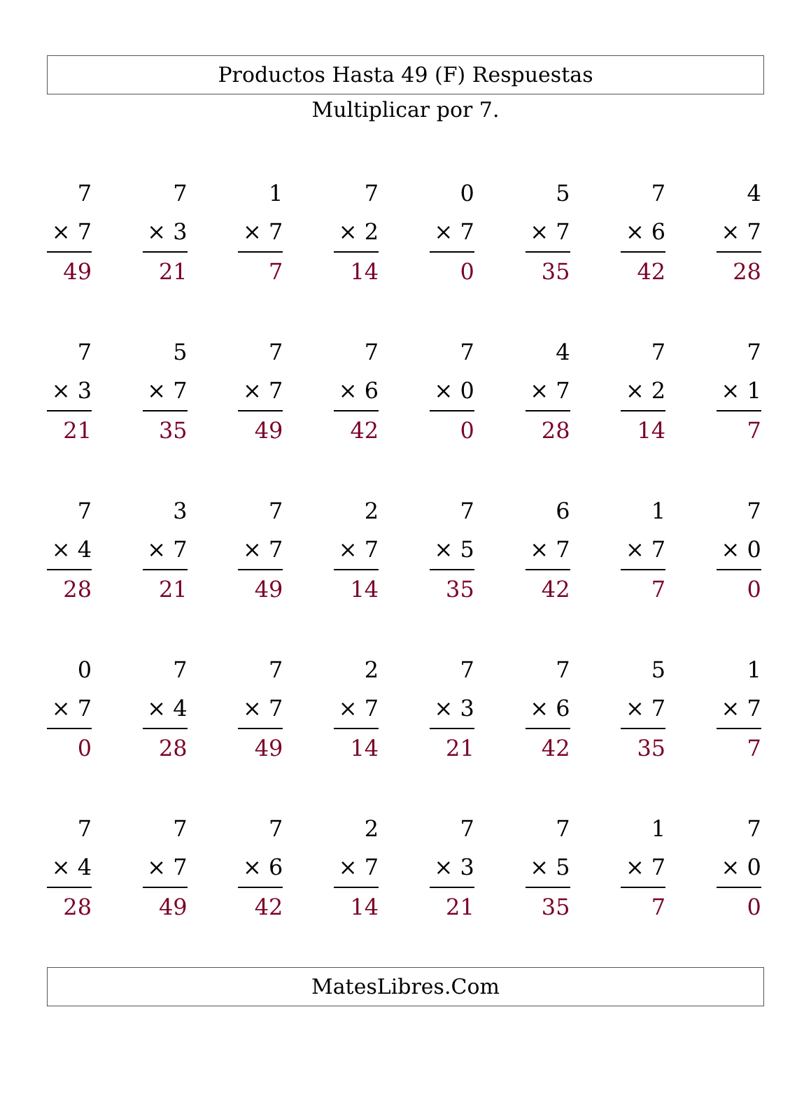Productos Hasta 49 (F) Respuestas
Multiplicar por 7.
7
× 7
49
7
× 3
21
1
× 7
7
7
× 2
14
0
× 7
0
5
× 7
35
7
× 6
42
4
× 7
28
7
× 3
21
5
× 7
35
7
× 7
49
7
× 6
42
7
× 0
0
4
× 7
28
7
× 2
14
7
× 1
7
7
× 4
28
3
× 7
21
7
× 7
49
2
× 7
14
7
× 5
35
6
× 7
42
1
× 7
7
7
× 0
0
0
× 7
0
7
× 4
28
7
× 7
49
2
× 7
14
7
× 3
21
7
× 6
42
5
× 7
35
1
× 7
7
7
× 4
28
7
× 7
49
7
× 6
42
2
× 7
14
7
× 3
21
7
× 5
35
1
× 7
7
7
× 0
0
MatesLibres.Com